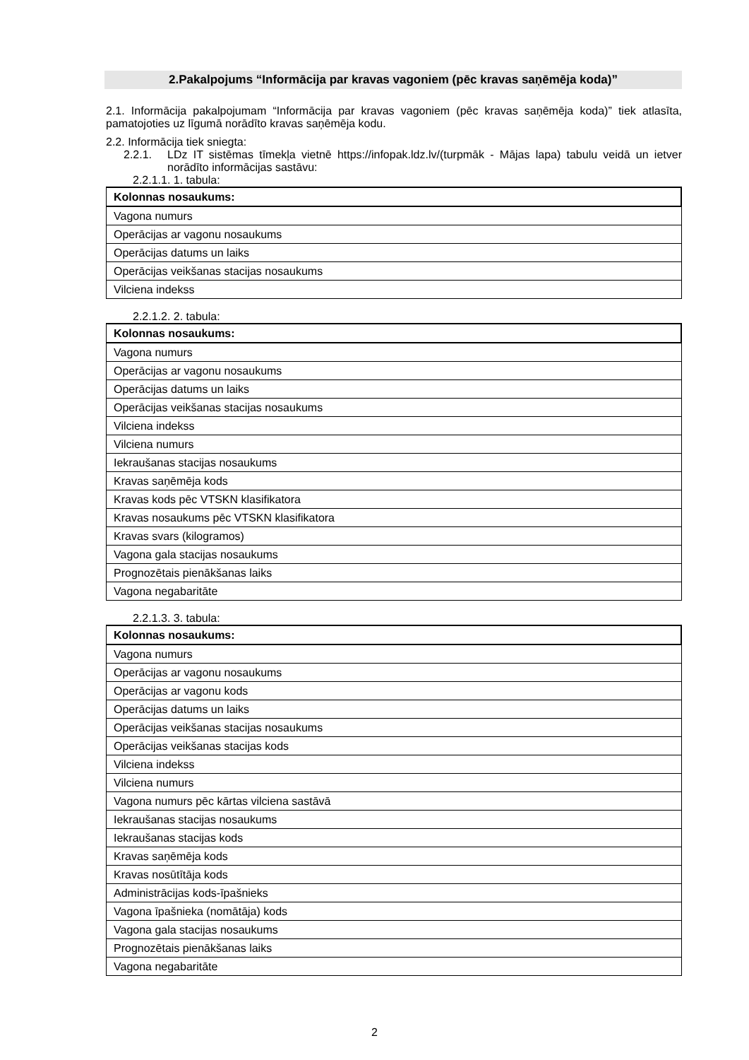2.Pakalpojums “Informācija par kravas vagoniem (pēc kravas saņēmēja koda)”
2.1. Informācija pakalpojumam “Informācija par kravas vagoniem (pēc kravas saņēmēja koda)” tiek atlasīta, pamatojoties uz līgumā norādīto kravas saņēmēja kodu.
2.2. Informācija tiek sniegta:
2.2.1. LDz IT sistēmas tīmekļa vietnē https://infopak.ldz.lv/(turpmāk - Mājas lapa) tabulu veidā un ietver norādīto informācijas sastāvu:
2.2.1.1. 1. tabula:
| Kolonnas nosaukums: |
| --- |
| Vagona numurs |
| Operācijas ar vagonu nosaukums |
| Operācijas datums un laiks |
| Operācijas veikšanas stacijas nosaukums |
| Vilciena indekss |
2.2.1.2. 2. tabula:
| Kolonnas nosaukums: |
| --- |
| Vagona numurs |
| Operācijas ar vagonu nosaukums |
| Operācijas datums un laiks |
| Operācijas veikšanas stacijas nosaukums |
| Vilciena indekss |
| Vilciena numurs |
| Iekraušanas stacijas nosaukums |
| Kravas saņēmēja kods |
| Kravas kods pēc VTSKN klasifikatora |
| Kravas nosaukums pēc VTSKN klasifikatora |
| Kravas svars (kilogramos) |
| Vagona gala stacijas nosaukums |
| Prognozētais pienākšanas laiks |
| Vagona negabaritāte |
2.2.1.3. 3. tabula:
| Kolonnas nosaukums: |
| --- |
| Vagona numurs |
| Operācijas ar vagonu nosaukums |
| Operācijas ar vagonu kods |
| Operācijas datums un laiks |
| Operācijas veikšanas stacijas nosaukums |
| Operācijas veikšanas stacijas kods |
| Vilciena indekss |
| Vilciena numurs |
| Vagona numurs pēc kārtas vilciena sastāvā |
| Iekraušanas stacijas nosaukums |
| Iekraušanas stacijas kods |
| Kravas saņēmēja kods |
| Kravas nosūtītāja kods |
| Administrācijas kods-īpašnieks |
| Vagona īpašnieka (nomātāja) kods |
| Vagona gala stacijas nosaukums |
| Prognozētais pienākšanas laiks |
| Vagona negabaritāte |
2